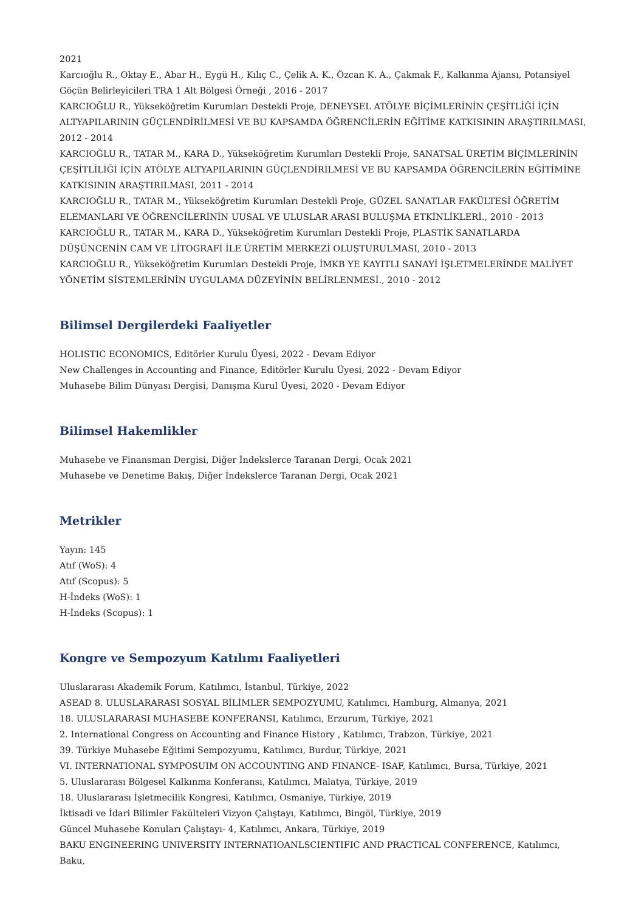2021
Karcıoğlu R., Oktay E., Abar H., Eygü H., Kılıç C., Çelik A. K., Özcan K. A., Çakmak F., Kalkınma Ajansı, Potansiyel Göçün Belirleyicileri TRA 1 Alt Bölgesi Örneği , 2016 - 2017
KARCIOĞLU R., Yükseköğretim Kurumları Destekli Proje, DENEYSEL ATÖLYE BİÇİMLERİNİN ÇEŞİTLİĞİ İÇİN ALTYAPILARININ GÜÇLENDİRİLMESİ VE BU KAPSAMDA ÖĞRENCİLERİN EĞİTİME KATKISININ ARAŞTIRILMASI, 2012 - 2014
KARCIOĞLU R., TATAR M., KARA D., Yükseköğretim Kurumları Destekli Proje, SANATSAL ÜRETİM BİÇİMLERİNİN ÇEŞİTLİLİĞİ İÇİN ATÖLYE ALTYAPILARININ GÜÇLENDİRİLMESİ VE BU KAPSAMDA ÖĞRENCİLERİN EĞİTİMİNE KATKISININ ARAŞTIRILMASI, 2011 - 2014
KARCIOĞLU R., TATAR M., Yükseköğretim Kurumları Destekli Proje, GÜZEL SANATLAR FAKÜLTESİ ÖĞRETİM ELEMANLARI VE ÖĞRENCİLERİNİN UUSAL VE ULUSLAR ARASI BULUŞMA ETKİNLİKLERİ., 2010 - 2013
KARCIOĞLU R., TATAR M., KARA D., Yükseköğretim Kurumları Destekli Proje, PLASTİK SANATLARDA DÜŞÜNCENİN CAM VE LİTOGRAFİ İLE ÜRETİM MERKEZİ OLUŞTURULMASI, 2010 - 2013
KARCIOĞLU R., Yükseköğretim Kurumları Destekli Proje, İMKB YE KAYITLI SANAYİ İŞLETMELERİNDE MALİYET YÖNETİM SİSTEMLERİNİN UYGULAMA DÜZEYİNİN BELİRLENMESİ., 2010 - 2012
Bilimsel Dergilerdeki Faaliyetler
HOLISTIC ECONOMICS, Editörler Kurulu Üyesi, 2022 - Devam Ediyor
New Challenges in Accounting and Finance, Editörler Kurulu Üyesi, 2022 - Devam Ediyor
Muhasebe Bilim Dünyası Dergisi, Danışma Kurul Üyesi, 2020 - Devam Ediyor
Bilimsel Hakemlikler
Muhasebe ve Finansman Dergisi, Diğer İndekslerce Taranan Dergi, Ocak 2021
Muhasebe ve Denetime Bakış, Diğer İndekslerce Taranan Dergi, Ocak 2021
Metrikler
Yayın: 145
Atıf (WoS): 4
Atıf (Scopus): 5
H-İndeks (WoS): 1
H-İndeks (Scopus): 1
Kongre ve Sempozyum Katılımı Faaliyetleri
Uluslararası Akademik Forum, Katılımcı, İstanbul, Türkiye, 2022
ASEAD 8. ULUSLARARASI SOSYAL BİLİMLER SEMPOZYUMU, Katılımcı, Hamburg, Almanya, 2021
18. ULUSLARARASI MUHASEBE KONFERANSI, Katılımcı, Erzurum, Türkiye, 2021
2. International Congress on Accounting and Finance History , Katılımcı, Trabzon, Türkiye, 2021
39. Türkiye Muhasebe Eğitimi Sempozyumu, Katılımcı, Burdur, Türkiye, 2021
VI. INTERNATIONAL SYMPOSUIM ON ACCOUNTING AND FINANCE- ISAF, Katılımcı, Bursa, Türkiye, 2021
5. Uluslararası Bölgesel Kalkınma Konferansı, Katılımcı, Malatya, Türkiye, 2019
18. Uluslararası İşletmecilik Kongresi, Katılımcı, Osmaniye, Türkiye, 2019
İktisadi ve İdari Bilimler Fakülteleri Vizyon Çalıştayı, Katılımcı, Bingöl, Türkiye, 2019
Güncel Muhasebe Konuları Çalıştayı- 4, Katılımcı, Ankara, Türkiye, 2019
BAKU ENGINEERING UNIVERSITY INTERNATIOANLSCIENTIFIC AND PRACTICAL CONFERENCE, Katılımcı, Baku,